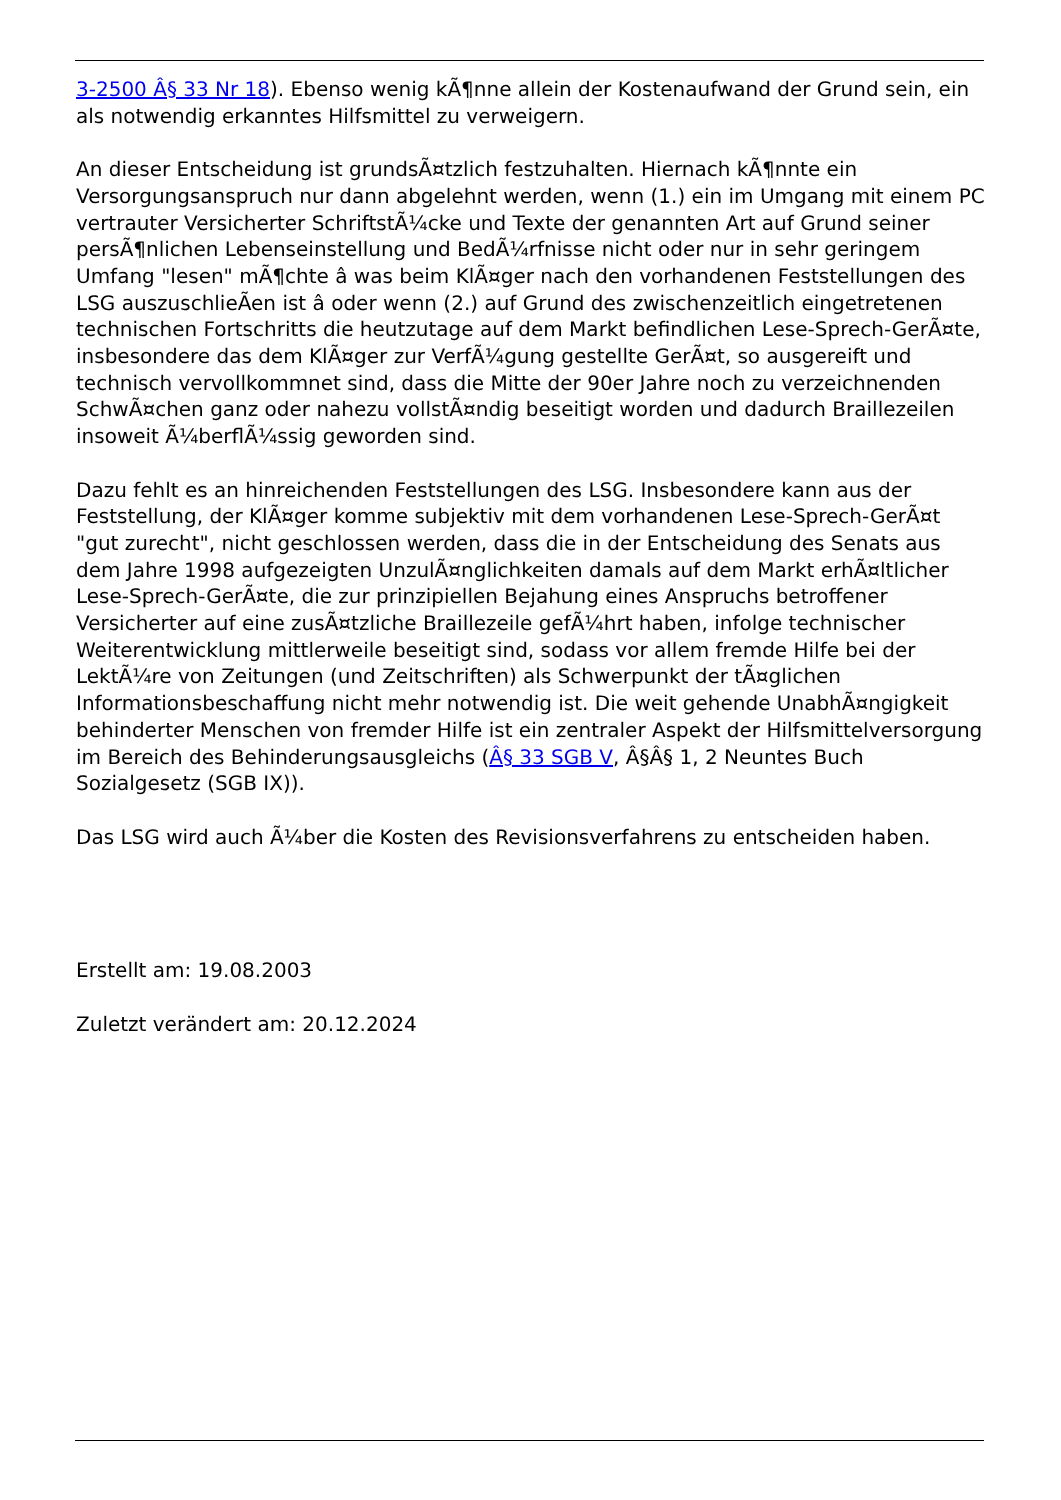3-2500 Â§ 33 Nr 18). Ebenso wenig kÃ¶nne allein der Kostenaufwand der Grund sein, ein als notwendig erkanntes Hilfsmittel zu verweigern.
An dieser Entscheidung ist grundsÃ¤tzlich festzuhalten. Hiernach kÃ¶nnte ein Versorgungsanspruch nur dann abgelehnt werden, wenn (1.) ein im Umgang mit einem PC vertrauter Versicherter SchriftstÃ¼cke und Texte der genannten Art auf Grund seiner persÃ¶nlichen Lebenseinstellung und BedÃ¼rfnisse nicht oder nur in sehr geringem Umfang "lesen" mÃ¶chte â was beim KlÃ¤ger nach den vorhandenen Feststellungen des LSG auszuschlieÃen ist â oder wenn (2.) auf Grund des zwischenzeitlich eingetretenen technischen Fortschritts die heutzutage auf dem Markt befindlichen Lese-Sprech-GerÃ¤te, insbesondere das dem KlÃ¤ger zur VerfÃ¼gung gestellte GerÃ¤t, so ausgereift und technisch vervollkommnet sind, dass die Mitte der 90er Jahre noch zu verzeichnenden SchwÃ¤chen ganz oder nahezu vollstÃ¤ndig beseitigt worden und dadurch Braillezeilen insoweit Ã¼berflÃ¼ssig geworden sind.
Dazu fehlt es an hinreichenden Feststellungen des LSG. Insbesondere kann aus der Feststellung, der KlÃ¤ger komme subjektiv mit dem vorhandenen Lese-Sprech-GerÃ¤t "gut zurecht", nicht geschlossen werden, dass die in der Entscheidung des Senats aus dem Jahre 1998 aufgezeigten UnzulÃ¤nglichkeiten damals auf dem Markt erhÃ¤ltlicher Lese-Sprech-GerÃ¤te, die zur prinzipiellen Bejahung eines Anspruchs betroffener Versicherter auf eine zusÃ¤tzliche Braillezeile gefÃ¼hrt haben, infolge technischer Weiterentwicklung mittlerweile beseitigt sind, sodass vor allem fremde Hilfe bei der LektÃ¼re von Zeitungen (und Zeitschriften) als Schwerpunkt der tÃ¤glichen Informationsbeschaffung nicht mehr notwendig ist. Die weit gehende UnabhÃ¤ngigkeit behinderter Menschen von fremder Hilfe ist ein zentraler Aspekt der Hilfsmittelversorgung im Bereich des Behinderungsausgleichs (Â§ 33 SGB V, Â§Â§ 1, 2 Neuntes Buch Sozialgesetz (SGB IX)).
Das LSG wird auch Ã¼ber die Kosten des Revisionsverfahrens zu entscheiden haben.
Erstellt am: 19.08.2003
Zuletzt verändert am: 20.12.2024